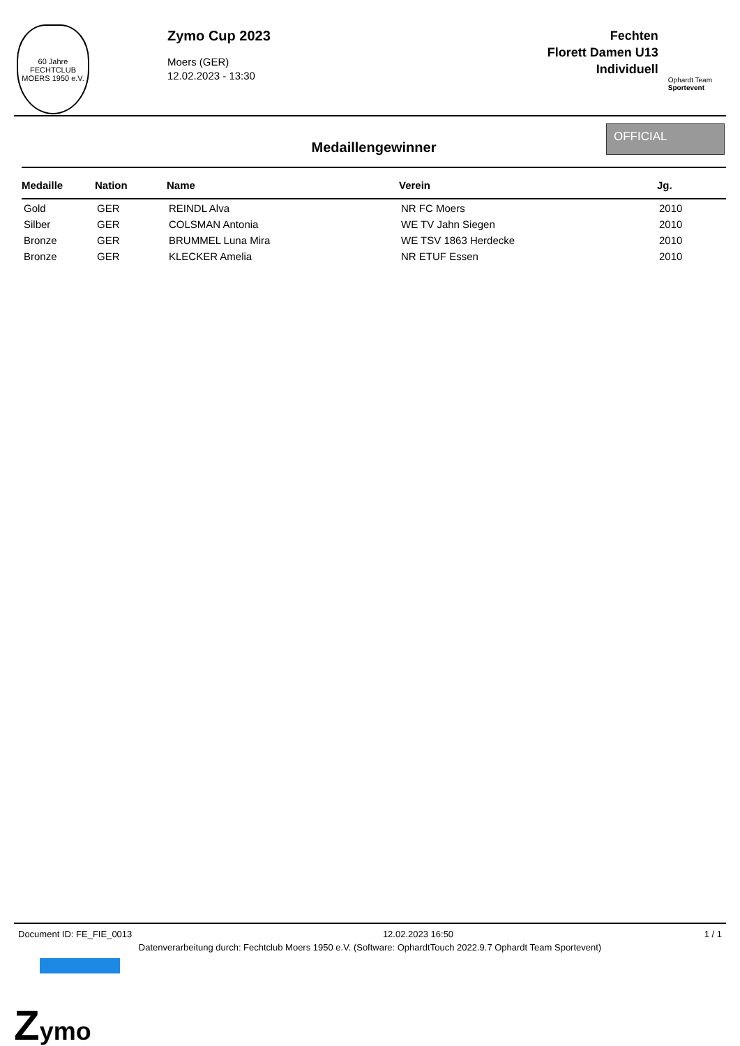60 Jahre
FECHTCLUB
MOERS 1950 e.V.
Zymo Cup 2023
Moers (GER)
12.02.2023 - 13:30
Fechten
Florett Damen U13
Individuell
Ophardt Team
Sportevent
Medaillengewinner
OFFICIAL
| Medaille | Nation | Name | Verein | Jg. |
| --- | --- | --- | --- | --- |
| Gold | GER | REINDL Alva | NR FC Moers | 2010 |
| Silber | GER | COLSMAN Antonia | WE TV Jahn Siegen | 2010 |
| Bronze | GER | BRUMMEL Luna Mira | WE TSV 1863 Herdecke | 2010 |
| Bronze | GER | KLECKER Amelia | NR ETUF Essen | 2010 |
Document ID: FE_FIE_0013 12.02.2023 16:50 1 / 1
Datenverarbeitung durch: Fechtclub Moers 1950 e.V. (Software: OphardtTouch 2022.9.7 Ophardt Team Sportevent)
Z
ymo